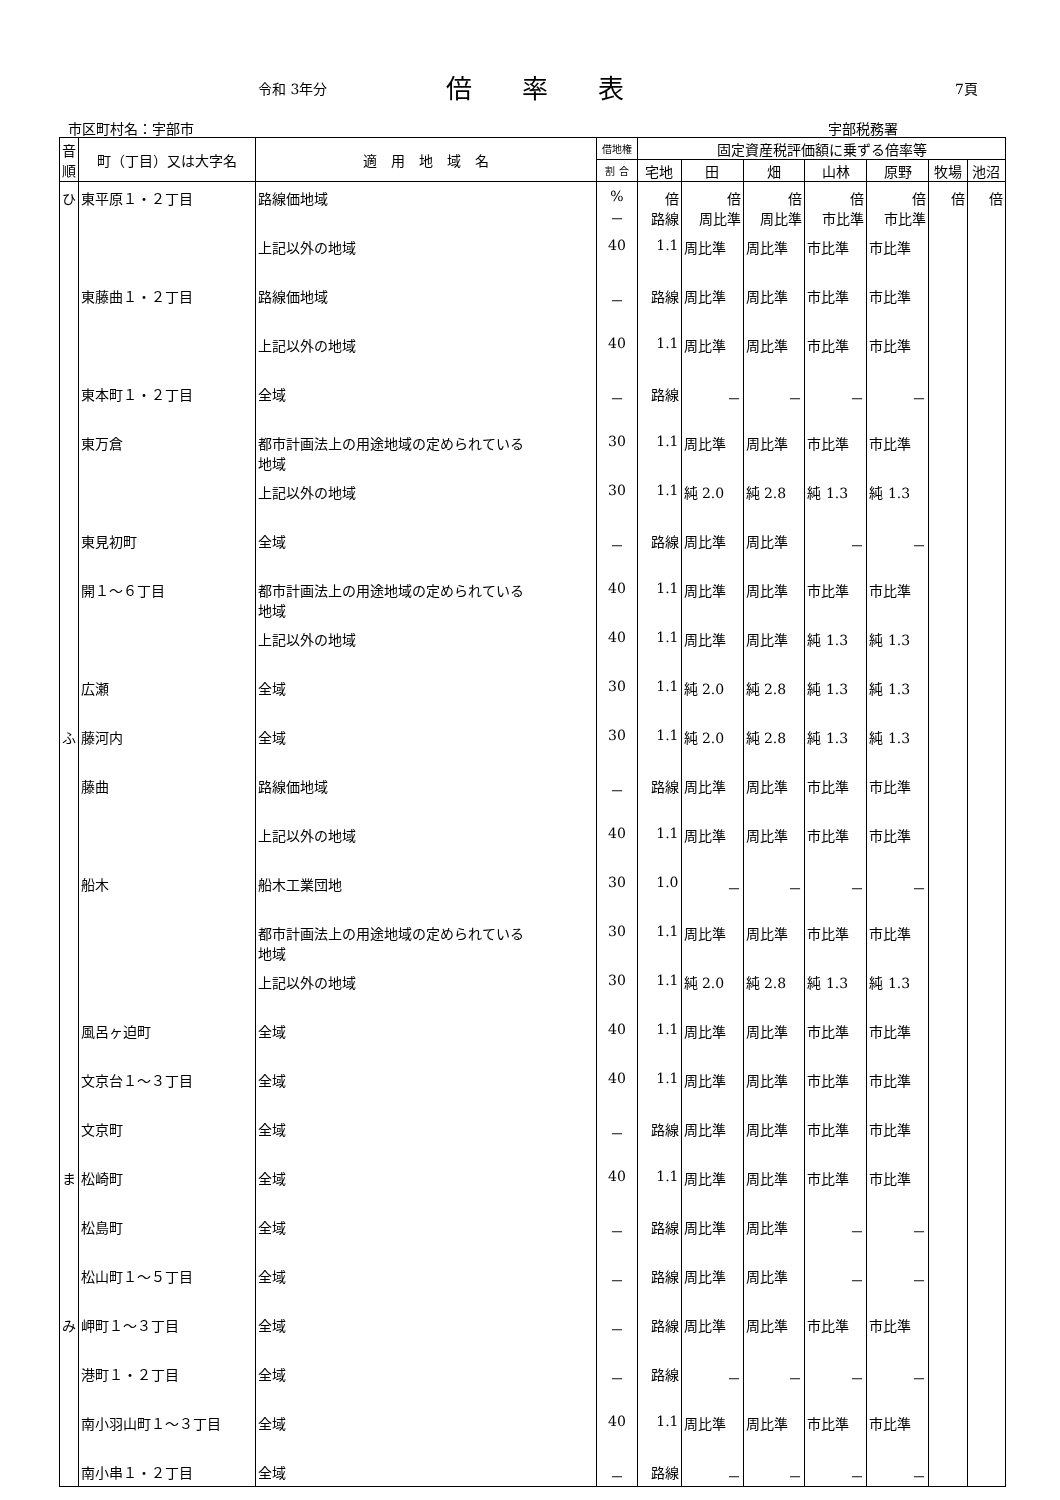令和 3年分 倍率表 7頁
市区町村名：宇部市 宇部税務署
| 音 順 | 町（丁目）又は大字名 | 適 用 地 域 名 | 借地権 | 固定資産税評価額に乗ずる倍率等 | | | | | | |
| --- | --- | --- | --- | --- | --- | --- | --- | --- | --- | --- |
| | | | 割 合 | 宅地 | 田 | 畑 | 山林 | 原野 | 牧場 | 池沼 |
| ひ | 東平原１・２丁目 | 路線価地域 | % － | 倍 路線 | 倍 周比準 | 倍 周比準 | 倍 市比準 | 倍 市比準 | 倍 | 倍 |
| | | 上記以外の地域 | 40 | 1.1 | 周比準 | 周比準 | 市比準 | 市比準 | | |
| | 東藤曲１・２丁目 | 路線価地域 | － | 路線 | 周比準 | 周比準 | 市比準 | 市比準 | | |
| | | 上記以外の地域 | 40 | 1.1 | 周比準 | 周比準 | 市比準 | 市比準 | | |
| | 東本町１・２丁目 | 全域 | － | 路線 | － | － | － | － | | |
| | 東万倉 | 都市計画法上の用途地域の定められている 地域 | 30 | 1.1 | 周比準 | 周比準 | 市比準 | 市比準 | | |
| | | 上記以外の地域 | 30 | 1.1 | 純 2.0 | 純 2.8 | 純 1.3 | 純 1.3 | | |
| | 東見初町 | 全域 | － | 路線 | 周比準 | 周比準 | － | － | | |
| | 開１～６丁目 | 都市計画法上の用途地域の定められている 地域 | 40 | 1.1 | 周比準 | 周比準 | 市比準 | 市比準 | | |
| | | 上記以外の地域 | 40 | 1.1 | 周比準 | 周比準 | 純 1.3 | 純 1.3 | | |
| | 広瀬 | 全域 | 30 | 1.1 | 純 2.0 | 純 2.8 | 純 1.3 | 純 1.3 | | |
| ふ | 藤河内 | 全域 | 30 | 1.1 | 純 2.0 | 純 2.8 | 純 1.3 | 純 1.3 | | |
| | 藤曲 | 路線価地域 | － | 路線 | 周比準 | 周比準 | 市比準 | 市比準 | | |
| | | 上記以外の地域 | 40 | 1.1 | 周比準 | 周比準 | 市比準 | 市比準 | | |
| | 船木 | 船木工業団地 | 30 | 1.0 | － | － | － | － | | |
| | | 都市計画法上の用途地域の定められている 地域 | 30 | 1.1 | 周比準 | 周比準 | 市比準 | 市比準 | | |
| | | 上記以外の地域 | 30 | 1.1 | 純 2.0 | 純 2.8 | 純 1.3 | 純 1.3 | | |
| | 風呂ヶ迫町 | 全域 | 40 | 1.1 | 周比準 | 周比準 | 市比準 | 市比準 | | |
| | 文京台１～３丁目 | 全域 | 40 | 1.1 | 周比準 | 周比準 | 市比準 | 市比準 | | |
| | 文京町 | 全域 | － | 路線 | 周比準 | 周比準 | 市比準 | 市比準 | | |
| ま | 松崎町 | 全域 | 40 | 1.1 | 周比準 | 周比準 | 市比準 | 市比準 | | |
| | 松島町 | 全域 | － | 路線 | 周比準 | 周比準 | － | － | | |
| | 松山町１～５丁目 | 全域 | － | 路線 | 周比準 | 周比準 | － | － | | |
| み | 岬町１～３丁目 | 全域 | － | 路線 | 周比準 | 周比準 | 市比準 | 市比準 | | |
| | 港町１・２丁目 | 全域 | － | 路線 | － | － | － | － | | |
| | 南小羽山町１～３丁目 | 全域 | 40 | 1.1 | 周比準 | 周比準 | 市比準 | 市比準 | | |
| | 南小串１・２丁目 | 全域 | － | 路線 | － | － | － | － | | |